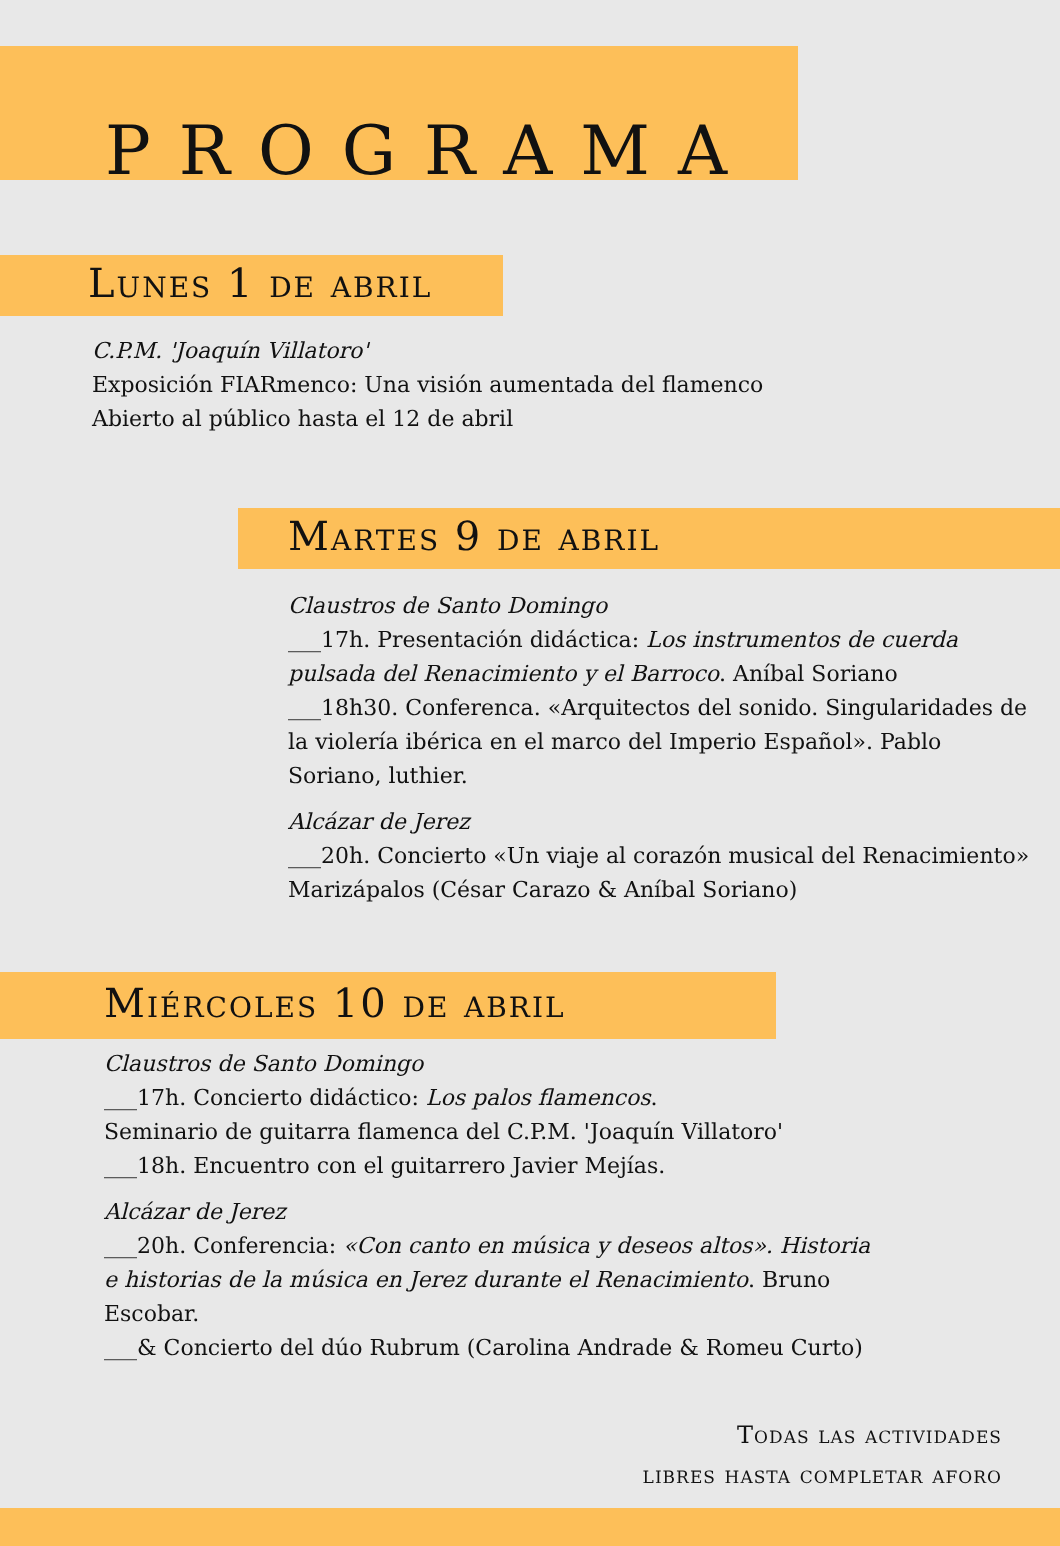PROGRAMA
Lunes 1 de abril
C.P.M. 'Joaquín Villatoro'
Exposición FIARmenco: Una visión aumentada del flamenco
Abierto al público hasta el 12 de abril
Martes 9 de abril
Claustros de Santo Domingo
___17h. Presentación didáctica: Los instrumentos de cuerda pulsada del Renacimiento y el Barroco. Aníbal Soriano
___18h30. Conferenca. «Arquitectos del sonido. Singularidades de la violería ibérica en el marco del Imperio Español». Pablo Soriano, luthier.
Alcázar de Jerez
___20h. Concierto «Un viaje al corazón musical del Renacimiento»
Marizápalos (César Carazo & Aníbal Soriano)
Miércoles 10 de abril
Claustros de Santo Domingo
___17h. Concierto didáctico: Los palos flamencos.
Seminario de guitarra flamenca del C.P.M. 'Joaquín Villatoro'
___18h. Encuentro con el guitarrero Javier Mejías.
Alcázar de Jerez
___20h. Conferencia: «Con canto en música y deseos altos». Historia e historias de la música en Jerez durante el Renacimiento. Bruno Escobar.
___& Concierto del dúo Rubrum (Carolina Andrade & Romeu Curto)
Todas las actividades
libres hasta completar aforo